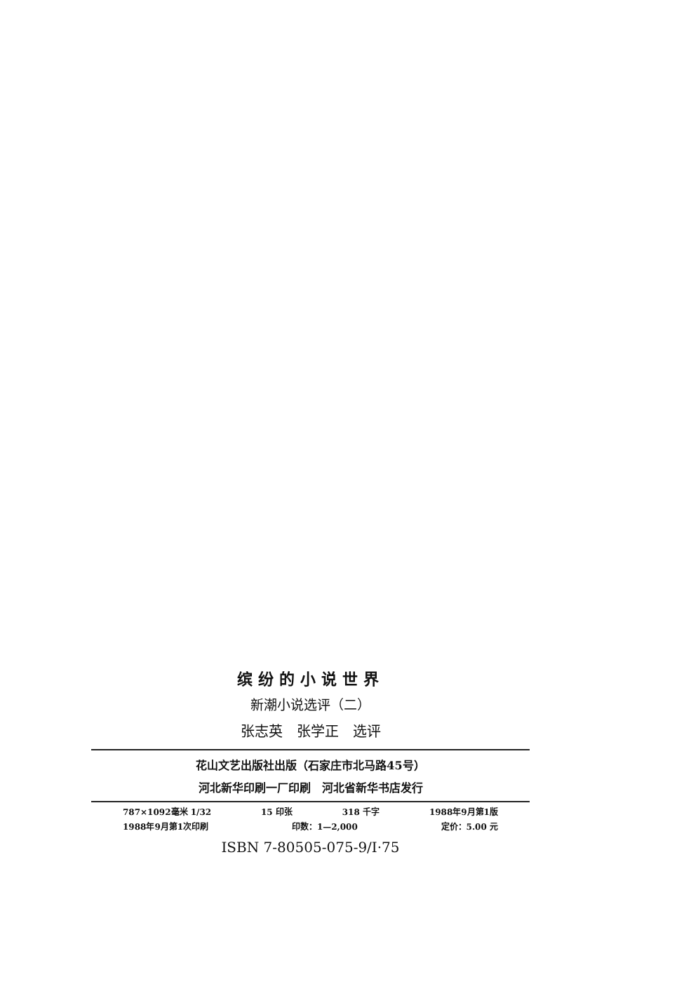缤纷的小说世界
新潮小说选评（二）
张志英　张学正　选评
花山文艺出版社出版（石家庄市北马路45号）
河北新华印刷一厂印刷　河北省新华书店发行
787×1092毫米 1/32 15 印张 318 千字 1988年9月第1版
1988年9月第1次印刷 印数：1—2,000 定价：5.00 元
ISBN 7-80505-075-9/I·75